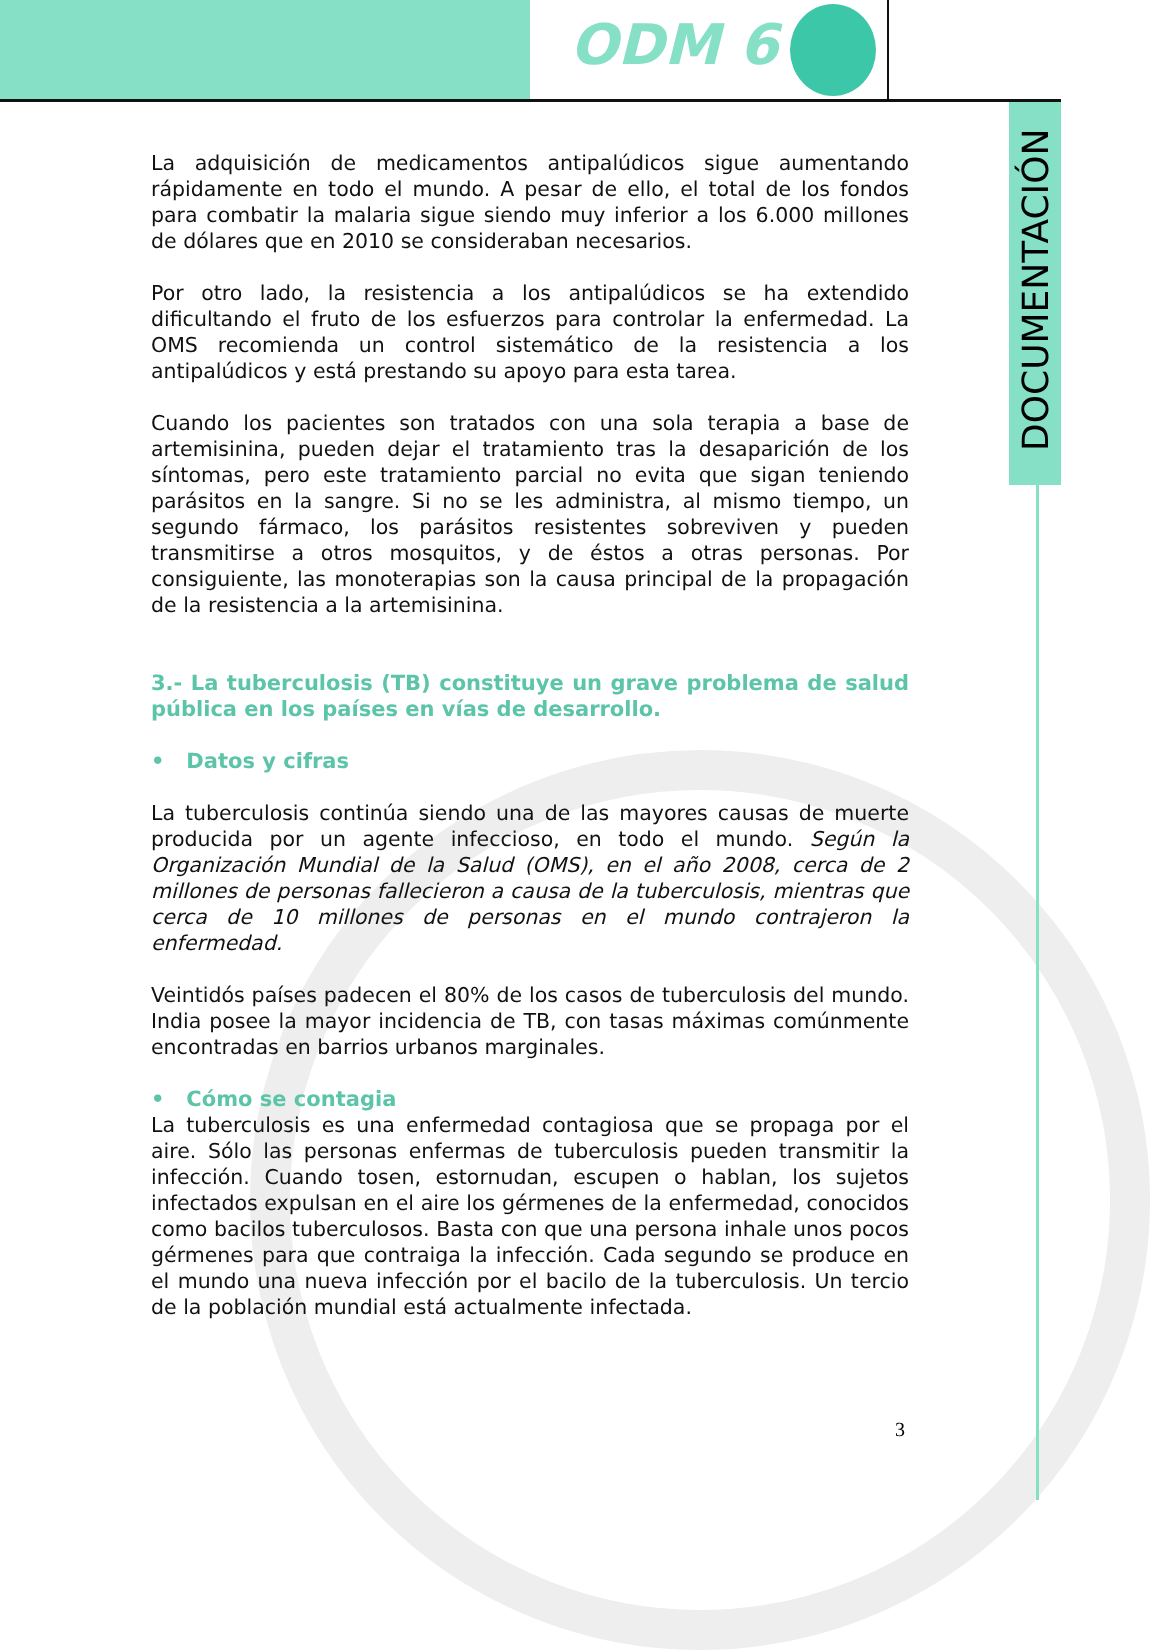ODM 6
DOCUMENTACIÓN
La adquisición de medicamentos antipalúdicos sigue aumentando rápidamente en todo el mundo. A pesar de ello, el total de los fondos para combatir la malaria sigue siendo muy inferior a los 6.000 millones de dólares que en 2010 se consideraban necesarios.
Por otro lado, la resistencia a los antipalúdicos se ha extendido dificultando el fruto de los esfuerzos para controlar la enfermedad. La OMS recomienda un control sistemático de la resistencia a los antipalúdicos y está prestando su apoyo para esta tarea.
Cuando los pacientes son tratados con una sola terapia a base de artemisinina, pueden dejar el tratamiento tras la desaparición de los síntomas, pero este tratamiento parcial no evita que sigan teniendo parásitos en la sangre. Si no se les administra, al mismo tiempo, un segundo fármaco, los parásitos resistentes sobreviven y pueden transmitirse a otros mosquitos, y de éstos a otras personas. Por consiguiente, las monoterapias son la causa principal de la propagación de la resistencia a la artemisinina.
3.- La tuberculosis (TB) constituye un grave problema de salud pública en los países en vías de desarrollo.
• Datos y cifras
La tuberculosis continúa siendo una de las mayores causas de muerte producida por un agente infeccioso, en todo el mundo. Según la Organización Mundial de la Salud (OMS), en el año 2008, cerca de 2 millones de personas fallecieron a causa de la tuberculosis, mientras que cerca de 10 millones de personas en el mundo contrajeron la enfermedad.
Veintidós países padecen el 80% de los casos de tuberculosis del mundo. India posee la mayor incidencia de TB, con tasas máximas comúnmente encontradas en barrios urbanos marginales.
• Cómo se contagia
La tuberculosis es una enfermedad contagiosa que se propaga por el aire. Sólo las personas enfermas de tuberculosis pueden transmitir la infección. Cuando tosen, estornudan, escupen o hablan, los sujetos infectados expulsan en el aire los gérmenes de la enfermedad, conocidos como bacilos tuberculosos. Basta con que una persona inhale unos pocos gérmenes para que contraiga la infección. Cada segundo se produce en el mundo una nueva infección por el bacilo de la tuberculosis. Un tercio de la población mundial está actualmente infectada.
3